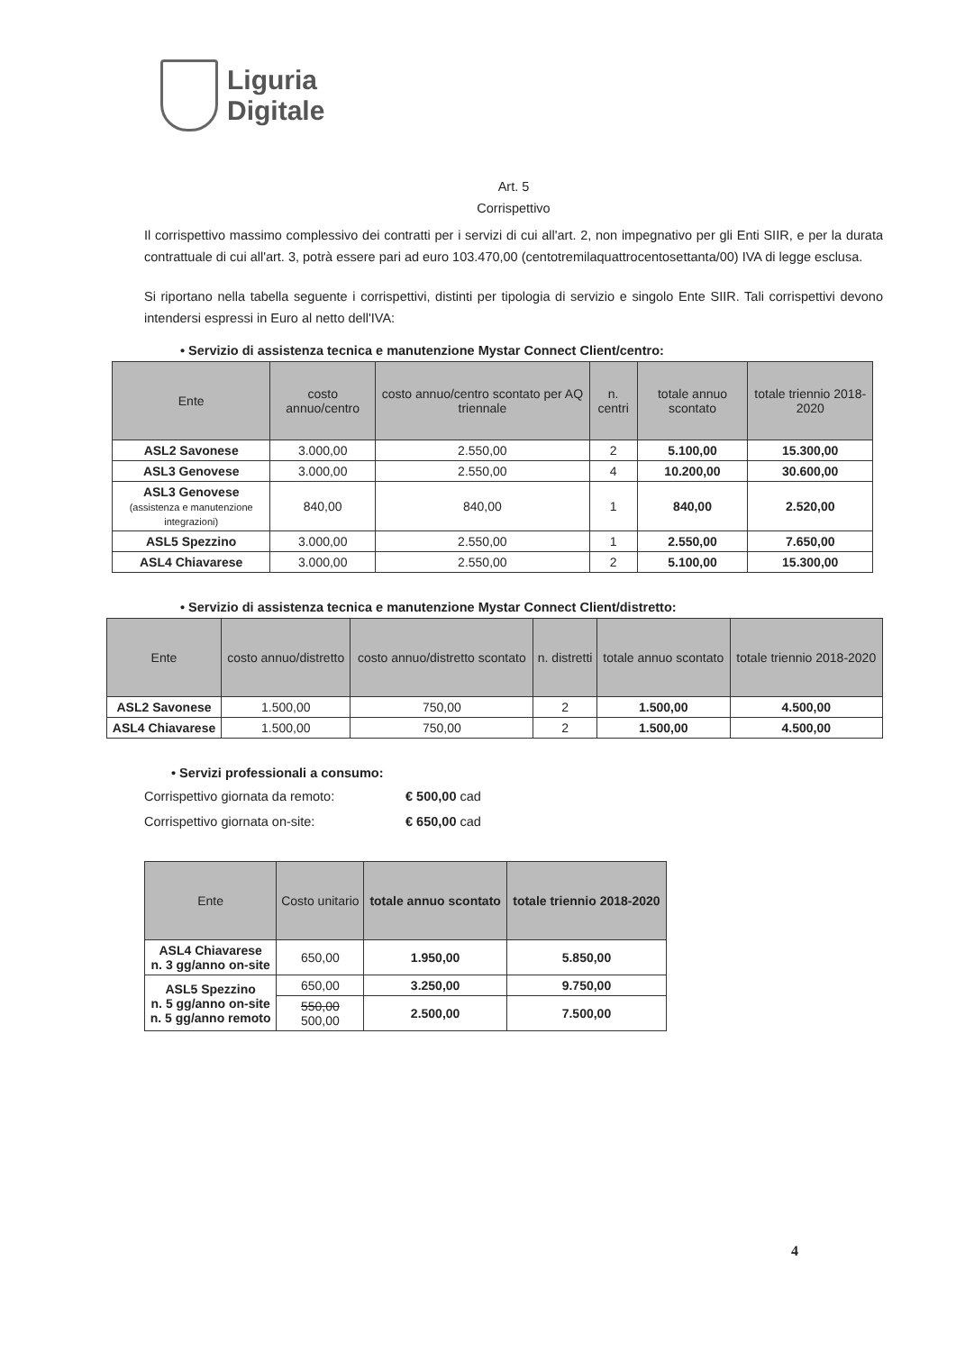Liguria
Digitale
Art. 5
Corrispettivo
Il corrispettivo massimo complessivo dei contratti per i servizi di cui all'art. 2, non impegnativo per gli Enti SIIR, e per la durata contrattuale di cui all'art. 3, potrà essere pari ad euro 103.470,00 (centotremilaquattrocentosettanta/00) IVA di legge esclusa.
Si riportano nella tabella seguente i corrispettivi, distinti per tipologia di servizio e singolo Ente SIIR. Tali corrispettivi devono intendersi espressi in Euro al netto dell'IVA:
• Servizio di assistenza tecnica e manutenzione Mystar Connect Client/centro:
| Ente | costo annuo/centro | costo annuo/centro scontato per AQ triennale | n. centri | totale annuo scontato | totale triennio 2018-2020 |
| --- | --- | --- | --- | --- | --- |
| ASL2 Savonese | 3.000,00 | 2.550,00 | 2 | 5.100,00 | 15.300,00 |
| ASL3 Genovese | 3.000,00 | 2.550,00 | 4 | 10.200,00 | 30.600,00 |
| ASL3 Genovese (assistenza e manutenzione integrazioni) | 840,00 | 840,00 | 1 | 840,00 | 2.520,00 |
| ASL5 Spezzino | 3.000,00 | 2.550,00 | 1 | 2.550,00 | 7.650,00 |
| ASL4 Chiavarese | 3.000,00 | 2.550,00 | 2 | 5.100,00 | 15.300,00 |
• Servizio di assistenza tecnica e manutenzione Mystar Connect Client/distretto:
| Ente | costo annuo/distretto | costo annuo/distretto scontato | n. distretti | totale annuo scontato | totale triennio 2018-2020 |
| --- | --- | --- | --- | --- | --- |
| ASL2 Savonese | 1.500,00 | 750,00 | 2 | 1.500,00 | 4.500,00 |
| ASL4 Chiavarese | 1.500,00 | 750,00 | 2 | 1.500,00 | 4.500,00 |
• Servizi professionali a consumo:
Corrispettivo giornata da remoto: € 500,00 cad
Corrispettivo giornata on-site: € 650,00 cad
| Ente | Costo unitario | totale annuo scontato | totale triennio 2018-2020 |
| --- | --- | --- | --- |
| ASL4 Chiavarese n. 3 gg/anno on-site | 650,00 | 1.950,00 | 5.850,00 |
| ASL5 Spezzino n. 5 gg/anno on-site n. 5 gg/anno remoto | 650,00 | 3.250,00 | 9.750,00 |
| | 550,00 500,00 | 2.500,00 | 7.500,00 |
4